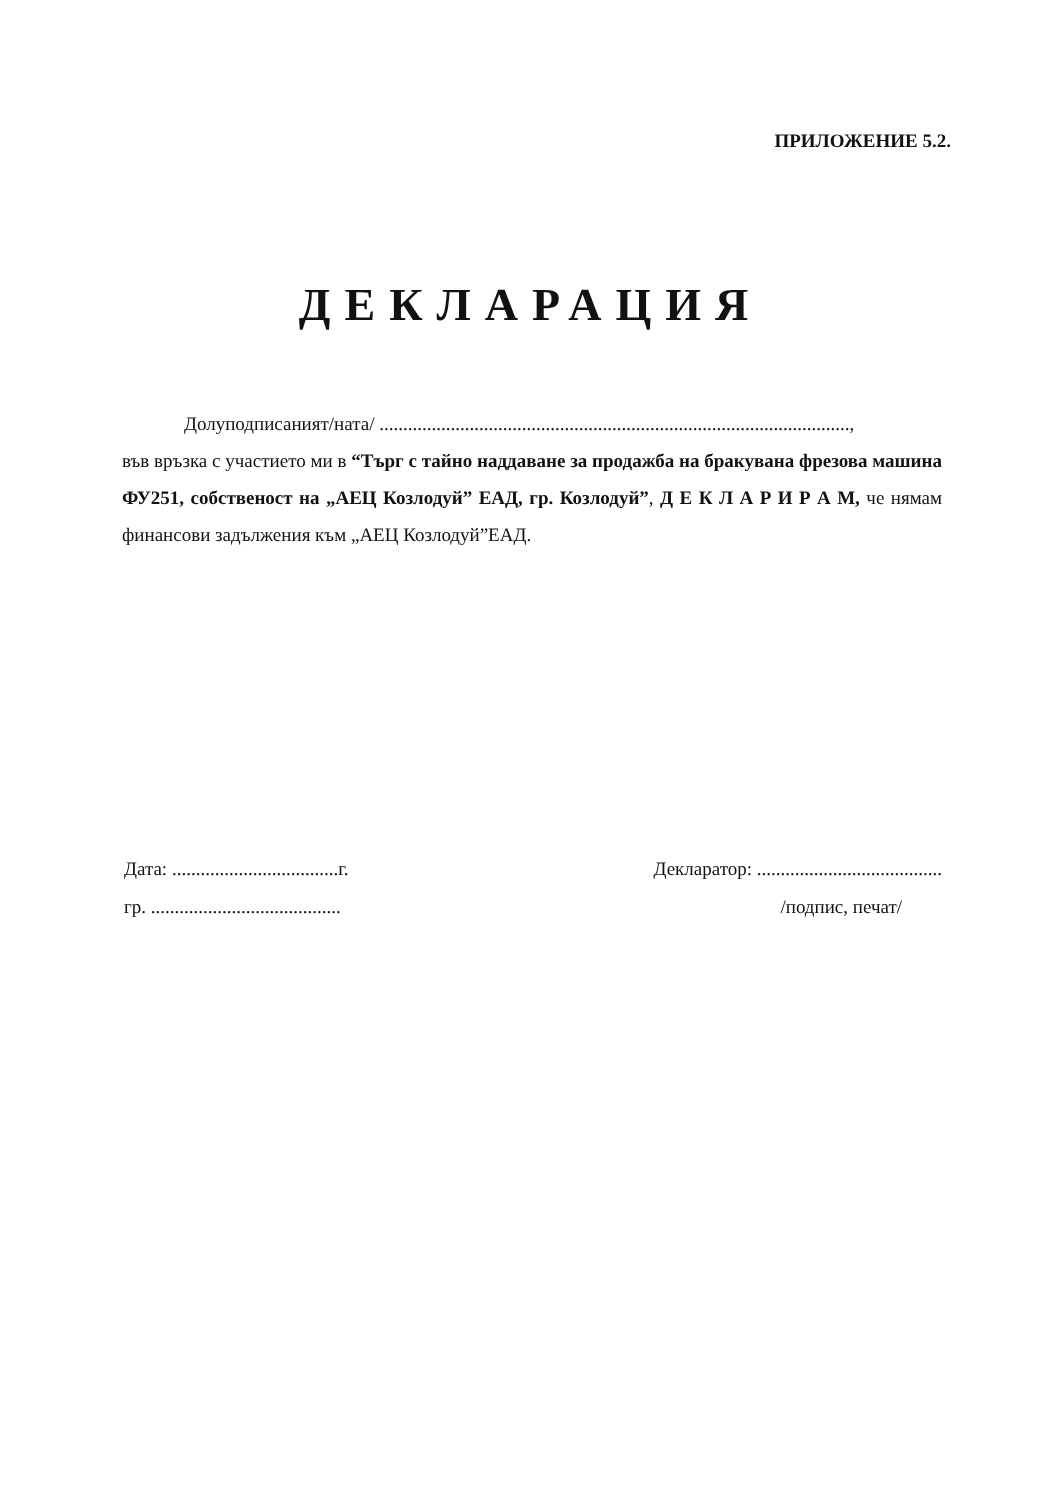ПРИЛОЖЕНИЕ 5.2.
ДЕКЛАРАЦИЯ
Долуподписаният/ната/ ...................................................................................................,
във връзка с участието ми в “Търг с тайно наддаване за продажба на бракувана фрезова машина ФУ251, собственост на „АЕЦ Козлодуй” ЕАД, гр. Козлодуй”, Д Е К Л А Р И Р А М, че нямам финансови задължения към „АЕЦ Козлодуй”ЕАД.
Дата: ...................................г. Декларатор: .......................................
гр. ........................................ /подпис, печат/